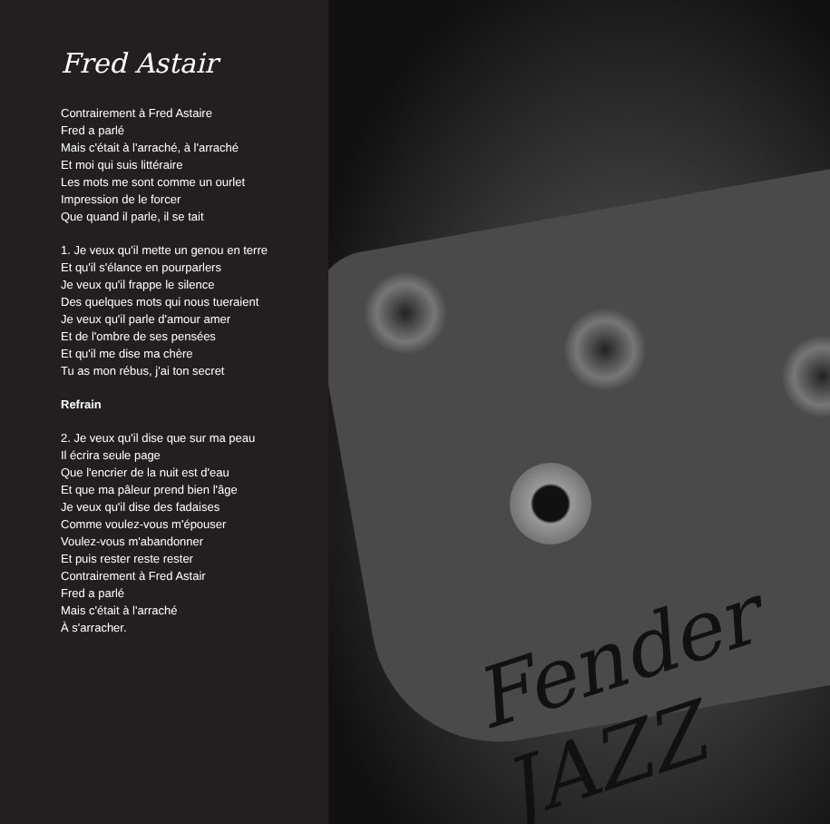Fred Astair
Contrairement à Fred Astaire
Fred a parlé
Mais c'était à l'arraché, à l'arraché
Et moi qui suis littéraire
Les mots me sont comme un ourlet
Impression de le forcer
Que quand il parle, il se tait
1. Je veux qu'il mette un genou en terre
Et qu'il s'élance en pourparlers
Je veux qu'il frappe le silence
Des quelques mots qui nous tueraient
Je veux qu'il parle d'amour amer
Et de l'ombre de ses pensées
Et qu'il me dise ma chère
Tu as mon rébus, j'ai ton secret
Refrain
2. Je veux qu'il dise que sur ma peau
Il écrira seule page
Que l'encrier de la nuit est d'eau
Et que ma pâleur prend bien l'âge
Je veux qu'il dise des fadaises
Comme voulez-vous m'épouser
Voulez-vous m'abandonner
Et puis rester reste rester
Contrairement à Fred Astair
Fred a parlé
Mais c'était à l'arraché
À s'arracher.
Fender JAZZ